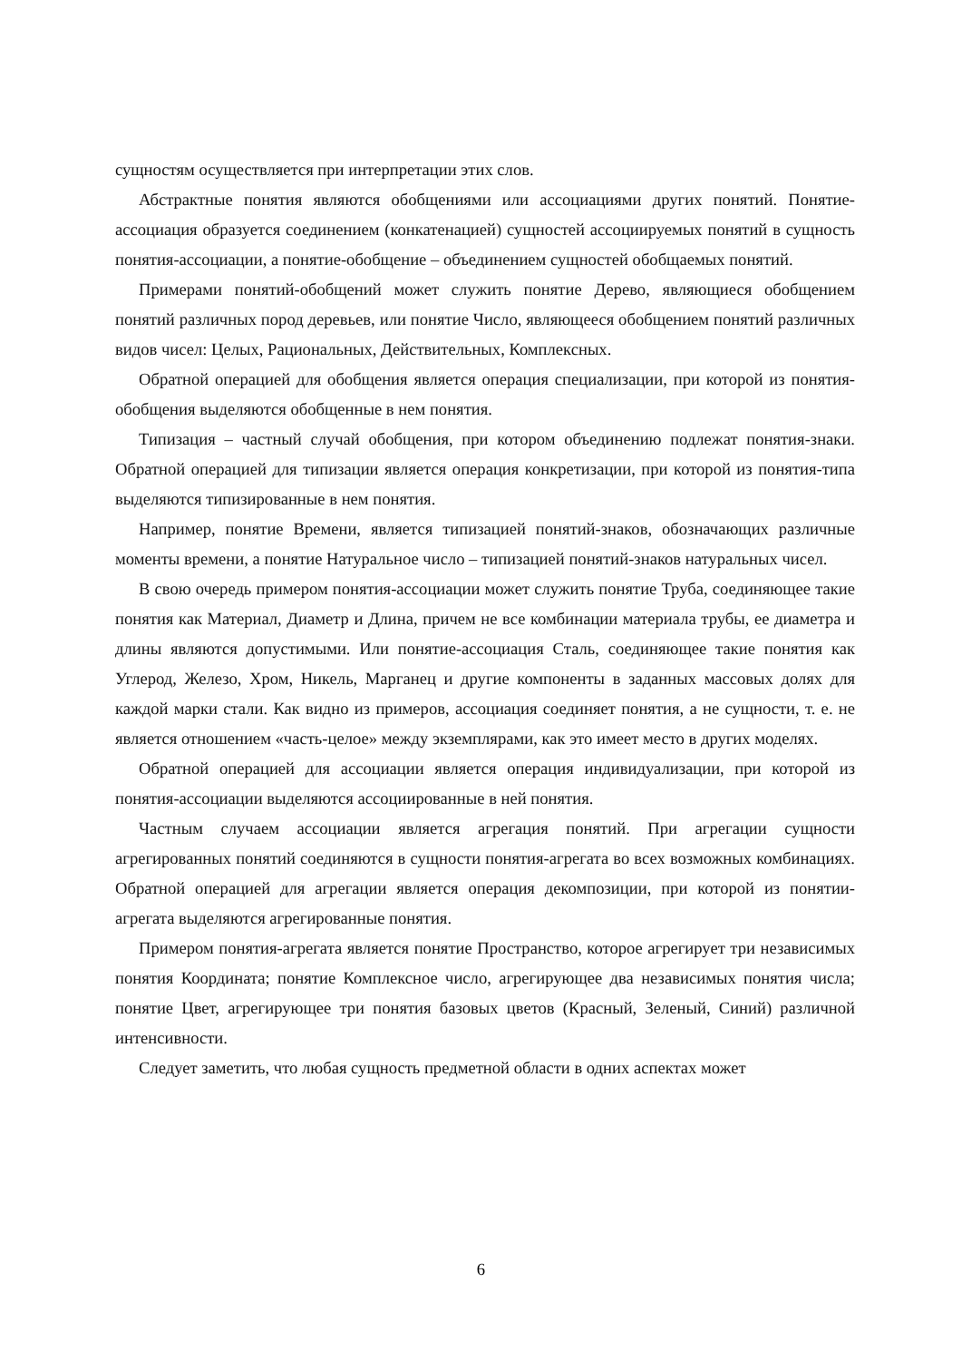сущностям осуществляется при интерпретации этих слов.
Абстрактные понятия являются обобщениями или ассоциациями других понятий. Понятие-ассоциация образуется соединением (конкатенацией) сущностей ассоциируемых понятий в сущность понятия-ассоциации, а понятие-обобщение – объединением сущностей обобщаемых понятий.
Примерами понятий-обобщений может служить понятие Дерево, являющиеся обобщением понятий различных пород деревьев, или понятие Число, являющееся обобщением понятий различных видов чисел: Целых, Рациональных, Действительных, Комплексных.
Обратной операцией для обобщения является операция специализации, при которой из понятия-обобщения выделяются обобщенные в нем понятия.
Типизация – частный случай обобщения, при котором объединению подлежат понятия-знаки. Обратной операцией для типизации является операция конкретизации, при которой из понятия-типа выделяются типизированные в нем понятия.
Например, понятие Времени, является типизацией понятий-знаков, обозначающих различные моменты времени, а понятие Натуральное число – типизацией понятий-знаков натуральных чисел.
В свою очередь примером понятия-ассоциации может служить понятие Труба, соединяющее такие понятия как Материал, Диаметр и Длина, причем не все комбинации материала трубы, ее диаметра и длины являются допустимыми. Или понятие-ассоциация Сталь, соединяющее такие понятия как Углерод, Железо, Хром, Никель, Марганец и другие компоненты в заданных массовых долях для каждой марки стали. Как видно из примеров, ассоциация соединяет понятия, а не сущности, т. е. не является отношением «часть-целое» между экземплярами, как это имеет место в других моделях.
Обратной операцией для ассоциации является операция индивидуализации, при которой из понятия-ассоциации выделяются ассоциированные в ней понятия.
Частным случаем ассоциации является агрегация понятий. При агрегации сущности агрегированных понятий соединяются в сущности понятия-агрегата во всех возможных комбинациях. Обратной операцией для агрегации является операция декомпозиции, при которой из понятии-агрегата выделяются агрегированные понятия.
Примером понятия-агрегата является понятие Пространство, которое агрегирует три независимых понятия Координата; понятие Комплексное число, агрегирующее два независимых понятия числа; понятие Цвет, агрегирующее три понятия базовых цветов (Красный, Зеленый, Синий) различной интенсивности.
Следует заметить, что любая сущность предметной области в одних аспектах может
6